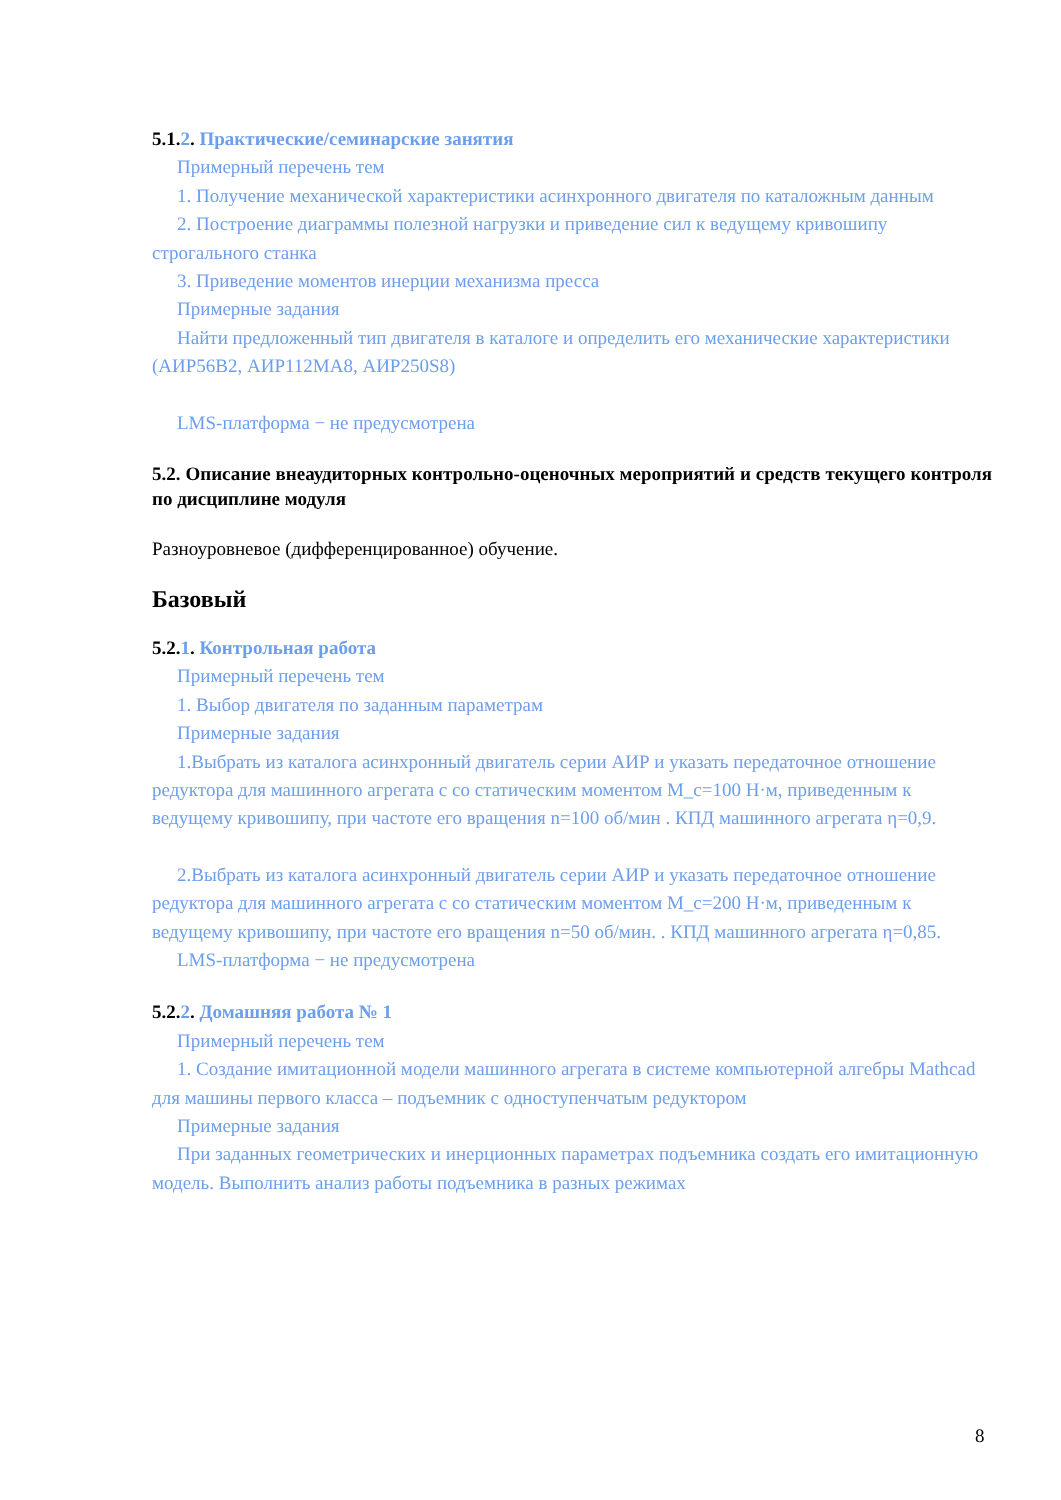5.1.2. Практические/семинарские занятия
Примерный перечень тем
1. Получение механической характеристики асинхронного двигателя по каталожным данным
2. Построение диаграммы полезной нагрузки и приведение сил к ведущему кривошипу строгального станка
3. Приведение моментов инерции механизма пресса
Примерные задания
Найти предложенный тип двигателя в каталоге и определить его механические характеристики (АИР56В2, АИР112МА8, АИР250S8)
LMS-платформа − не предусмотрена
5.2. Описание внеаудиторных контрольно-оценочных мероприятий и средств текущего контроля по дисциплине модуля
Разноуровневое (дифференцированное) обучение.
Базовый
5.2.1. Контрольная работа
Примерный перечень тем
1. Выбор двигателя по заданным параметрам
Примерные задания
1.Выбрать из каталога асинхронный двигатель серии АИР и указать передаточное отношение редуктора для машинного агрегата с со статическим моментом M_c=100 Н·м, приведенным к ведущему кривошипу, при частоте его вращения n=100 об/мин . КПД машинного агрегата η=0,9.
2.Выбрать из каталога асинхронный двигатель серии АИР и указать передаточное отношение редуктора для машинного агрегата с со статическим моментом M_c=200 Н·м, приведенным к ведущему кривошипу, при частоте его вращения n=50 об/мин. . КПД машинного агрегата η=0,85.
LMS-платформа − не предусмотрена
5.2.2. Домашняя работа № 1
Примерный перечень тем
1. Создание имитационной модели машинного агрегата в системе компьютерной алгебры Mathcad для машины первого класса – подъемник с одноступенчатым редуктором
Примерные задания
При заданных геометрических и инерционных параметрах подъемника создать его имитационную модель. Выполнить анализ работы подъемника в разных режимах
8